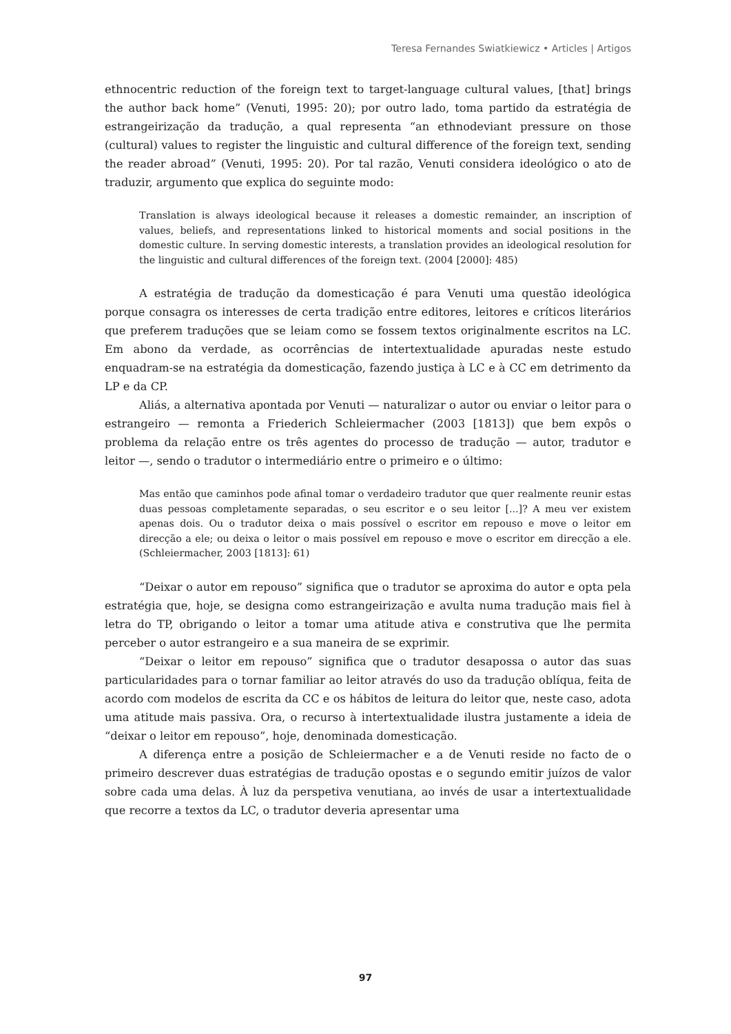Teresa Fernandes Swiatkiewicz • Articles | Artigos
ethnocentric reduction of the foreign text to target-language cultural values, [that] brings the author back home” (Venuti, 1995: 20); por outro lado, toma partido da estratégia de estrangeirização da tradução, a qual representa “an ethnodeviant pressure on those (cultural) values to register the linguistic and cultural difference of the foreign text, sending the reader abroad” (Venuti, 1995: 20). Por tal razão, Venuti considera ideológico o ato de traduzir, argumento que explica do seguinte modo:
Translation is always ideological because it releases a domestic remainder, an inscription of values, beliefs, and representations linked to historical moments and social positions in the domestic culture. In serving domestic interests, a translation provides an ideological resolution for the linguistic and cultural differences of the foreign text. (2004 [2000]: 485)
A estratégia de tradução da domesticação é para Venuti uma questão ideológica porque consagra os interesses de certa tradição entre editores, leitores e críticos literários que preferem traduções que se leiam como se fossem textos originalmente escritos na LC. Em abono da verdade, as ocorrências de intertextualidade apuradas neste estudo enquadram-se na estratégia da domesticação, fazendo justiça à LC e à CC em detrimento da LP e da CP.
Aliás, a alternativa apontada por Venuti — naturalizar o autor ou enviar o leitor para o estrangeiro — remonta a Friederich Schleiermacher (2003 [1813]) que bem expôs o problema da relação entre os três agentes do processo de tradução — autor, tradutor e leitor —, sendo o tradutor o intermediário entre o primeiro e o último:
Mas então que caminhos pode afinal tomar o verdadeiro tradutor que quer realmente reunir estas duas pessoas completamente separadas, o seu escritor e o seu leitor [...]? A meu ver existem apenas dois. Ou o tradutor deixa o mais possível o escritor em repouso e move o leitor em direcção a ele; ou deixa o leitor o mais possível em repouso e move o escritor em direcção a ele. (Schleiermacher, 2003 [1813]: 61)
“Deixar o autor em repouso” significa que o tradutor se aproxima do autor e opta pela estratégia que, hoje, se designa como estrangeirização e avulta numa tradução mais fiel à letra do TP, obrigando o leitor a tomar uma atitude ativa e construtiva que lhe permita perceber o autor estrangeiro e a sua maneira de se exprimir.
“Deixar o leitor em repouso” significa que o tradutor desapossa o autor das suas particularidades para o tornar familiar ao leitor através do uso da tradução oblíqua, feita de acordo com modelos de escrita da CC e os hábitos de leitura do leitor que, neste caso, adota uma atitude mais passiva. Ora, o recurso à intertextualidade ilustra justamente a ideia de “deixar o leitor em repouso”, hoje, denominada domesticação.
A diferença entre a posição de Schleiermacher e a de Venuti reside no facto de o primeiro descrever duas estratégias de tradução opostas e o segundo emitir juízos de valor sobre cada uma delas. À luz da perspetiva venutiana, ao invés de usar a intertextualidade que recorre a textos da LC, o tradutor deveria apresentar uma
97